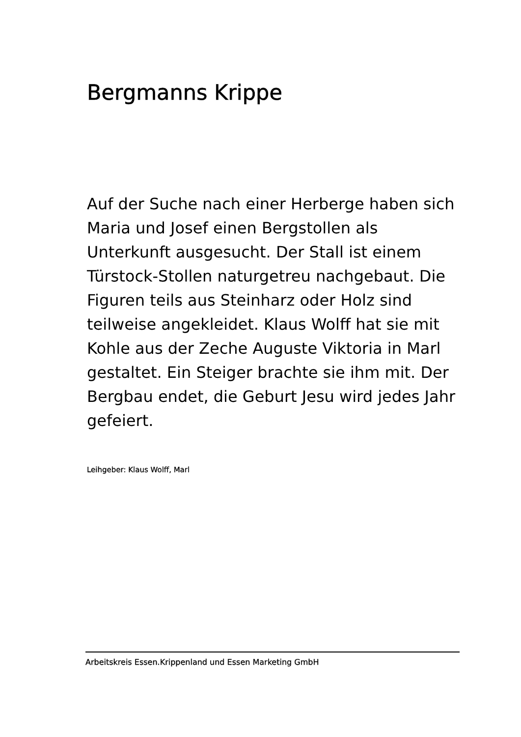Bergmanns Krippe
Auf der Suche nach einer Herberge haben sich Maria und Josef einen Bergstollen als Unterkunft ausgesucht. Der Stall ist einem Türstock-Stollen naturgetreu nachgebaut. Die Figuren teils aus Steinharz oder Holz sind teilweise angekleidet. Klaus Wolff hat sie mit Kohle aus der Zeche Auguste Viktoria in Marl gestaltet. Ein Steiger brachte sie ihm mit. Der Bergbau endet, die Geburt Jesu wird jedes Jahr gefeiert.
Leihgeber: Klaus Wolff, Marl
Arbeitskreis Essen.Krippenland und Essen Marketing GmbH